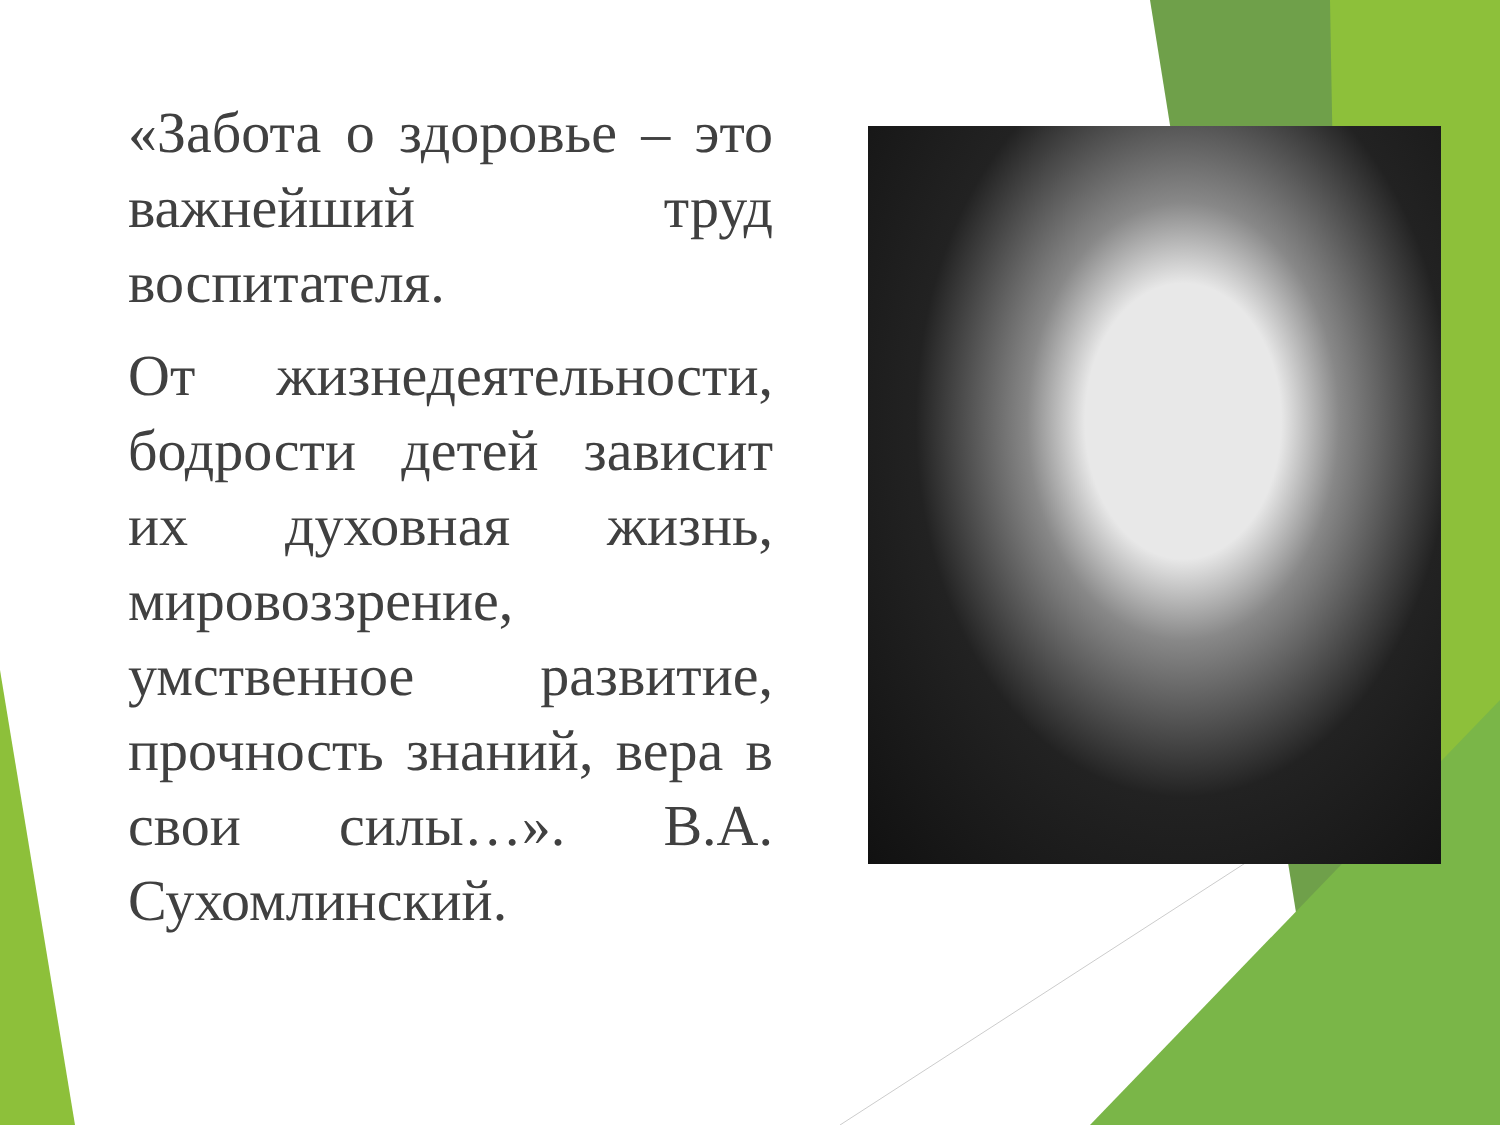«Забота о здоровье – это важнейший труд воспитателя.
От жизнедеятельности, бодрости детей зависит их духовная жизнь, мировоззрение, умственное развитие, прочность знаний, вера в свои силы…». В.А. Сухомлинский.